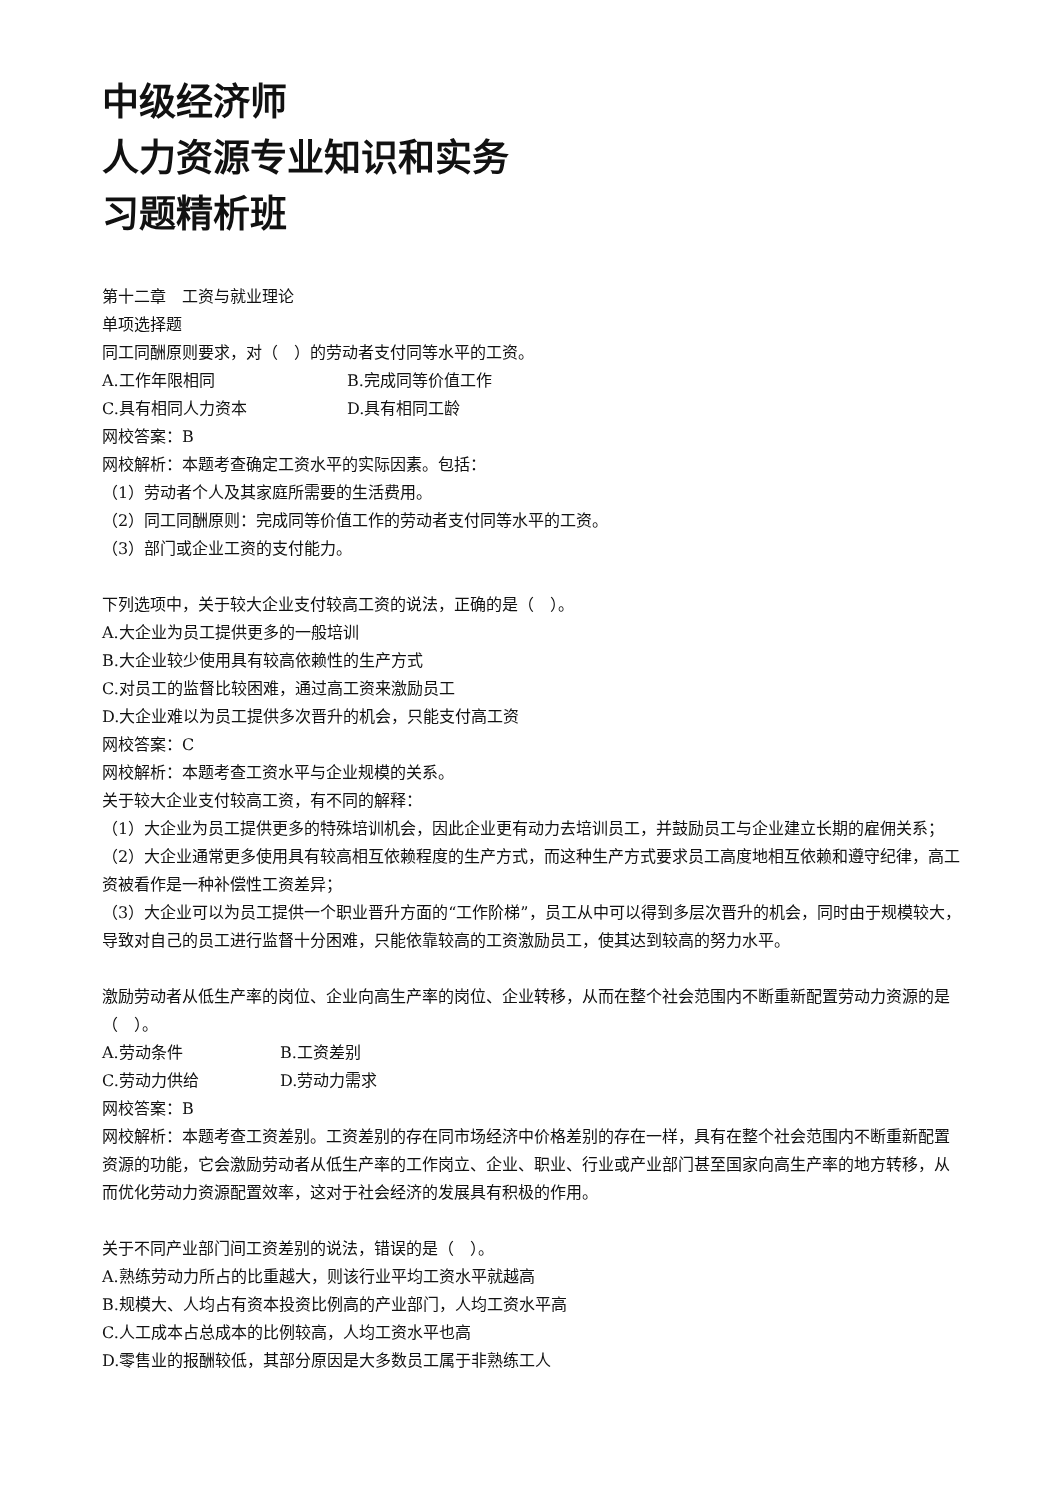中级经济师
人力资源专业知识和实务
习题精析班
第十二章　工资与就业理论
单项选择题
同工同酬原则要求，对（　）的劳动者支付同等水平的工资。
A.工作年限相同 B.完成同等价值工作
C.具有相同人力资本 D.具有相同工龄
网校答案：B
网校解析：本题考查确定工资水平的实际因素。包括：
（1）劳动者个人及其家庭所需要的生活费用。
（2）同工同酬原则：完成同等价值工作的劳动者支付同等水平的工资。
（3）部门或企业工资的支付能力。
下列选项中，关于较大企业支付较高工资的说法，正确的是（　）。
A.大企业为员工提供更多的一般培训
B.大企业较少使用具有较高依赖性的生产方式
C.对员工的监督比较困难，通过高工资来激励员工
D.大企业难以为员工提供多次晋升的机会，只能支付高工资
网校答案：C
网校解析：本题考查工资水平与企业规模的关系。
关于较大企业支付较高工资，有不同的解释：
（1）大企业为员工提供更多的特殊培训机会，因此企业更有动力去培训员工，并鼓励员工与企业建立长期的雇佣关系；
（2）大企业通常更多使用具有较高相互依赖程度的生产方式，而这种生产方式要求员工高度地相互依赖和遵守纪律，高工资被看作是一种补偿性工资差异；
（3）大企业可以为员工提供一个职业晋升方面的“工作阶梯”，员工从中可以得到多层次晋升的机会，同时由于规模较大，导致对自己的员工进行监督十分困难，只能依靠较高的工资激励员工，使其达到较高的努力水平。
激励劳动者从低生产率的岗位、企业向高生产率的岗位、企业转移，从而在整个社会范围内不断重新配置劳动力资源的是（　）。
A.劳动条件 B.工资差别
C.劳动力供给 D.劳动力需求
网校答案：B
网校解析：本题考查工资差别。工资差别的存在同市场经济中价格差别的存在一样，具有在整个社会范围内不断重新配置资源的功能，它会激励劳动者从低生产率的工作岗立、企业、职业、行业或产业部门甚至国家向高生产率的地方转移，从而优化劳动力资源配置效率，这对于社会经济的发展具有积极的作用。
关于不同产业部门间工资差别的说法，错误的是（　）。
A.熟练劳动力所占的比重越大，则该行业平均工资水平就越高
B.规模大、人均占有资本投资比例高的产业部门，人均工资水平高
C.人工成本占总成本的比例较高，人均工资水平也高
D.零售业的报酬较低，其部分原因是大多数员工属于非熟练工人